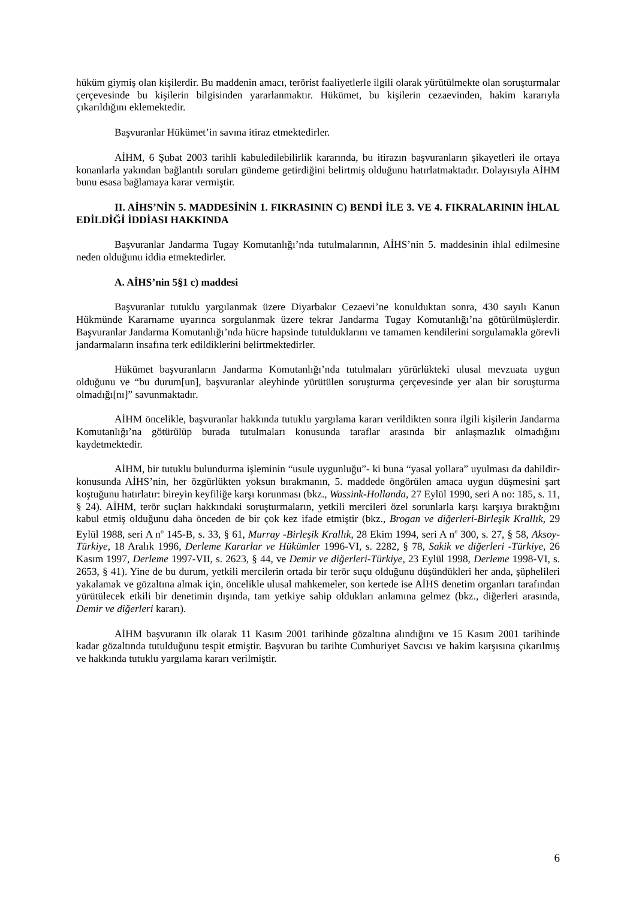hüküm giymiş olan kişilerdir. Bu maddenin amacı, terörist faaliyetlerle ilgili olarak yürütülmekte olan soruşturmalar çerçevesinde bu kişilerin bilgisinden yararlanmaktır. Hükümet, bu kişilerin cezaevinden, hakim kararıyla çıkarıldığını eklemektedir.
Başvuranlar Hükümet’in savına itiraz etmektedirler.
AİHM, 6 Şubat 2003 tarihli kabuledilebilirlik kararında, bu itirazın başvuranların şikayetleri ile ortaya konanlarla yakından bağlantılı soruları gündeme getirdiğini belirtmiş olduğunu hatırlatmaktadır. Dolayısıyla AİHM bunu esasa bağlamaya karar vermiştir.
II. AİHS’NİN 5. MADDESİNİN 1. FIKRASININ C) BENDİ İLE 3. VE 4. FIKRALARININ İHLAL EDİLDİĞİ İDDİASI HAKKINDA
Başvuranlar Jandarma Tugay Komutanlığı’nda tutulmalarının, AİHS’nin 5. maddesinin ihlal edilmesine neden olduğunu iddia etmektedirler.
A. AİHS’nin 5§1 c) maddesi
Başvuranlar tutuklu yargılanmak üzere Diyarbakır Cezaevi’ne konulduktan sonra, 430 sayılı Kanun Hükmünde Kararname uyarınca sorgulanmak üzere tekrar Jandarma Tugay Komutanlığı’na götürülmüşlerdir. Başvuranlar Jandarma Komutanlığı’nda hücre hapsinde tutulduklarını ve tamamen kendilerini sorgulamakla görevli jandarmaların insafına terk edildiklerini belirtmektedirler.
Hükümet başvuranların Jandarma Komutanlığı’nda tutulmaları yürürlükteki ulusal mevzuata uygun olduğunu ve “bu durum[un], başvuranlar aleyhinde yürütülen soruşturma çerçevesinde yer alan bir soruşturma olmadığı[nı]” savunmaktadır.
AİHM öncelikle, başvuranlar hakkında tutuklu yargılama kararı verildikten sonra ilgili kişilerin Jandarma Komutanlığı’na götürülüp burada tutulmaları konusunda taraflar arasında bir anlaşmazlık olmadığını kaydetmektedir.
AİHM, bir tutuklu bulundurma işleminin “usule uygunluğu”- ki buna “yasal yollara” uyulması da dahildir- konusunda AİHS’nin, her özgürlükten yoksun bırakmanın, 5. maddede öngörülen amaca uygun düşmesini şart koştuğunu hatırlatır: bireyin keyfiliğe karşı korunması (bkz., Wassink-Hollanda, 27 Eylül 1990, seri A no: 185, s. 11, § 24). AİHM, terör suçları hakkındaki soruşturmaların, yetkili mercileri özel sorunlarla karşı karşıya bıraktığını kabul etmiş olduğunu daha önceden de bir çok kez ifade etmiştir (bkz., Brogan ve diğerleri-Birleşik Krallık, 29 Eylül 1988, seri A n<sup>o</sup> 145-B, s. 33, § 61, Murray -Birleşik Krallık, 28 Ekim 1994, seri A n<sup>o</sup> 300, s. 27, § 58, Aksoy-Türkiye, 18 Aralık 1996, Derleme Kararlar ve Hükümler 1996-VI, s. 2282, § 78, Sakik ve diğerleri -Türkiye, 26 Kasım 1997, Derleme 1997-VII, s. 2623, § 44, ve Demir ve diğerleri-Türkiye, 23 Eylül 1998, Derleme 1998-VI, s. 2653, § 41). Yine de bu durum, yetkili mercilerin ortada bir terör suçu olduğunu düşündükleri her anda, şüphelileri yakalamak ve gözaltına almak için, öncelikle ulusal mahkemeler, son kertede ise AİHS denetim organları tarafından yürütülecek etkili bir denetimin dışında, tam yetkiye sahip oldukları anlamına gelmez (bkz., diğerleri arasında, Demir ve diğerleri kararı).
AİHM başvuranın ilk olarak 11 Kasım 2001 tarihinde gözaltına alındığını ve 15 Kasım 2001 tarihinde kadar gözaltında tutulduğunu tespit etmiştir. Başvuran bu tarihte Cumhuriyet Savcısı ve hakim karşısına çıkarılmış ve hakkında tutuklu yargılama kararı verilmiştir.
6